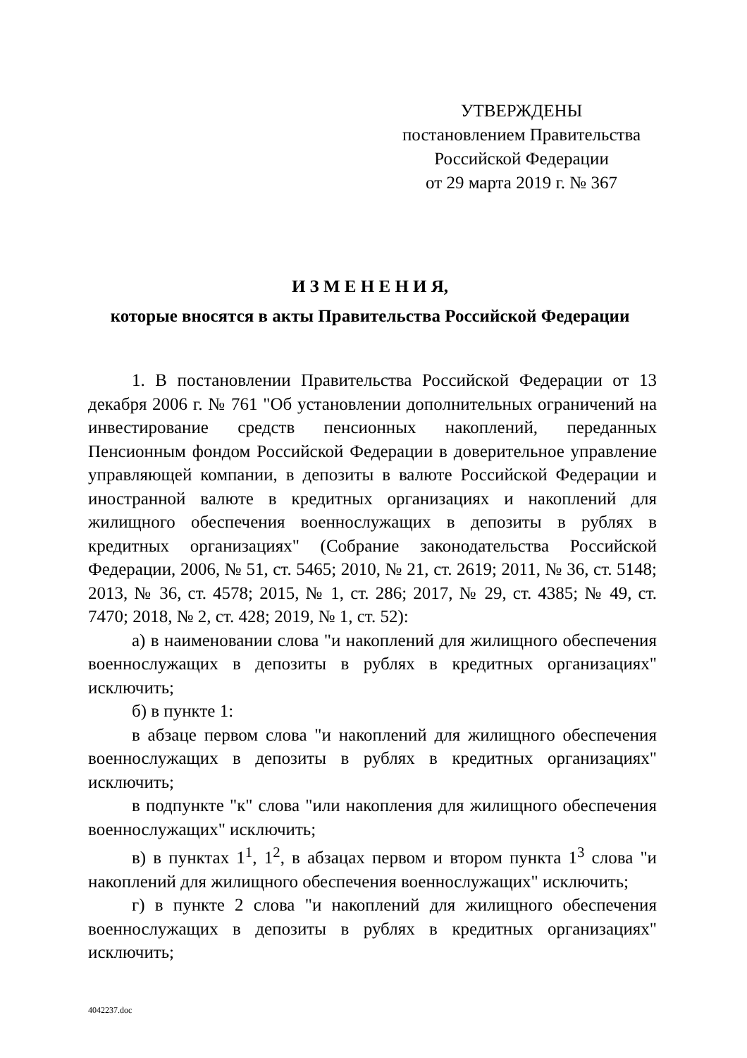УТВЕРЖДЕНЫ
постановлением Правительства
Российской Федерации
от 29 марта 2019 г. № 367
И З М Е Н Е Н И Я,
которые вносятся в акты Правительства Российской Федерации
1. В постановлении Правительства Российской Федерации от 13 декабря 2006 г. № 761 "Об установлении дополнительных ограничений на инвестирование средств пенсионных накоплений, переданных Пенсионным фондом Российской Федерации в доверительное управление управляющей компании, в депозиты в валюте Российской Федерации и иностранной валюте в кредитных организациях и накоплений для жилищного обеспечения военнослужащих в депозиты в рублях в кредитных организациях" (Собрание законодательства Российской Федерации, 2006, № 51, ст. 5465; 2010, № 21, ст. 2619; 2011, № 36, ст. 5148; 2013, № 36, ст. 4578; 2015, № 1, ст. 286; 2017, № 29, ст. 4385; № 49, ст. 7470; 2018, № 2, ст. 428; 2019, № 1, ст. 52):
а) в наименовании слова "и накоплений для жилищного обеспечения военнослужащих в депозиты в рублях в кредитных организациях" исключить;
б) в пункте 1:
в абзаце первом слова "и накоплений для жилищного обеспечения военнослужащих в депозиты в рублях в кредитных организациях" исключить;
в подпункте "к" слова "или накопления для жилищного обеспечения военнослужащих" исключить;
в) в пунктах 1<sup>1</sup>, 1<sup>2</sup>, в абзацах первом и втором пункта 1<sup>3</sup> слова "и накоплений для жилищного обеспечения военнослужащих" исключить;
г) в пункте 2 слова "и накоплений для жилищного обеспечения военнослужащих в депозиты в рублях в кредитных организациях" исключить;
4042237.doc